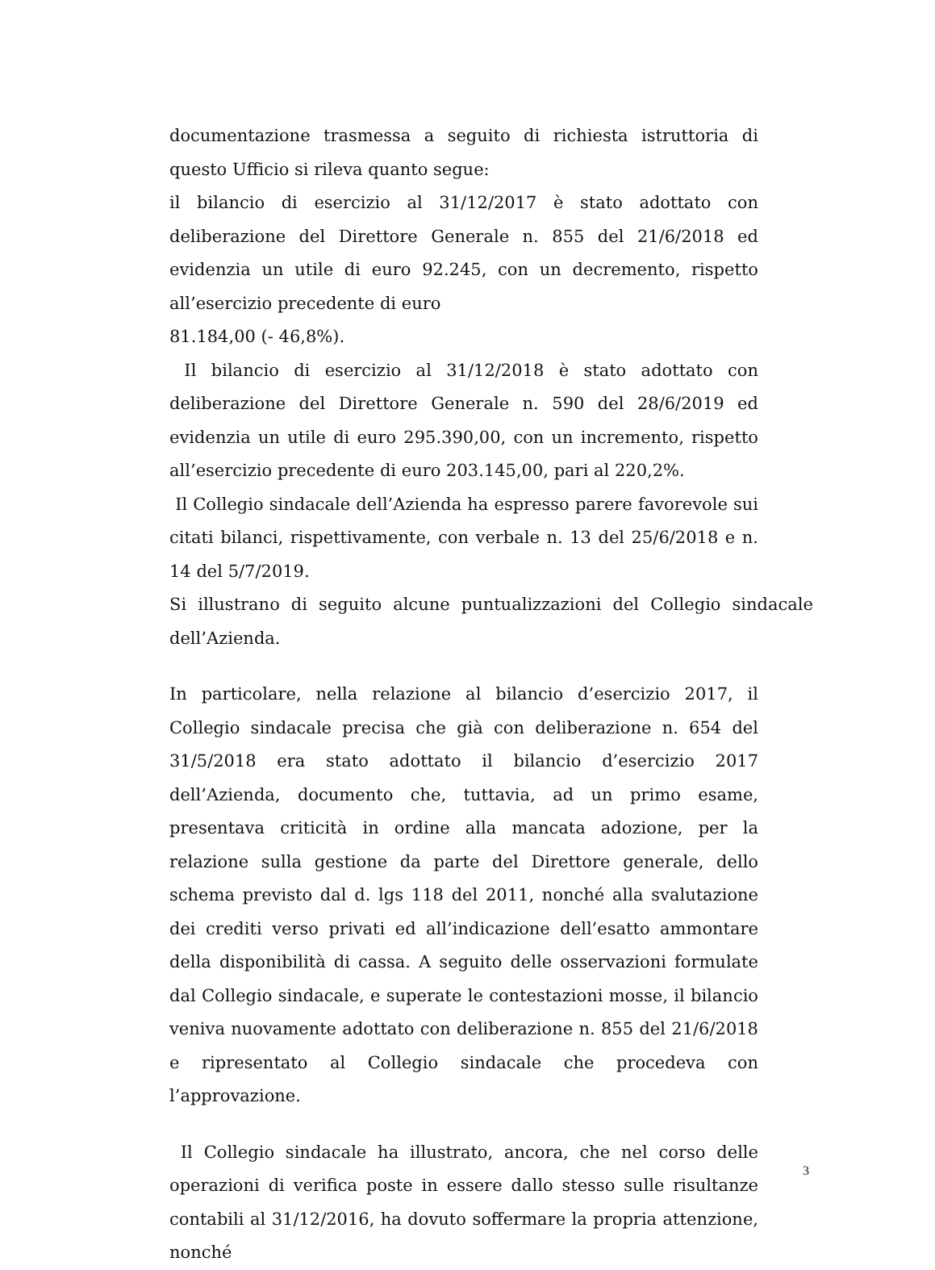documentazione trasmessa a seguito di richiesta istruttoria di questo Ufficio si rileva quanto segue:
il bilancio di esercizio al 31/12/2017 è stato adottato con deliberazione del Direttore Generale n. 855 del 21/6/2018 ed evidenzia un utile di euro 92.245, con un decremento, rispetto all’esercizio precedente di euro
81.184,00 (- 46,8%).
Il bilancio di esercizio al 31/12/2018 è stato adottato con deliberazione del Direttore Generale n. 590 del 28/6/2019 ed evidenzia un utile di euro 295.390,00, con un incremento, rispetto all’esercizio precedente di euro 203.145,00, pari al 220,2%.
Il Collegio sindacale dell’Azienda ha espresso parere favorevole sui citati bilanci, rispettivamente, con verbale n. 13 del 25/6/2018 e n. 14 del 5/7/2019.
Si illustrano di seguito alcune puntualizzazioni del Collegio sindacale dell’Azienda.
In particolare, nella relazione al bilancio d’esercizio 2017, il Collegio sindacale precisa che già con deliberazione n. 654 del 31/5/2018 era stato adottato il bilancio d’esercizio 2017 dell’Azienda, documento che, tuttavia, ad un primo esame, presentava criticità in ordine alla mancata adozione, per la relazione sulla gestione da parte del Direttore generale, dello schema previsto dal d. lgs 118 del 2011, nonché alla svalutazione dei crediti verso privati ed all’indicazione dell’esatto ammontare della disponibilità di cassa. A seguito delle osservazioni formulate dal Collegio sindacale, e superate le contestazioni mosse, il bilancio veniva nuovamente adottato con deliberazione n. 855 del 21/6/2018 e ripresentato al Collegio sindacale che procedeva con l’approvazione.
Il Collegio sindacale ha illustrato, ancora, che nel corso delle operazioni di verifica poste in essere dallo stesso sulle risultanze contabili al 31/12/2016, ha dovuto soffermare la propria attenzione, nonché
3